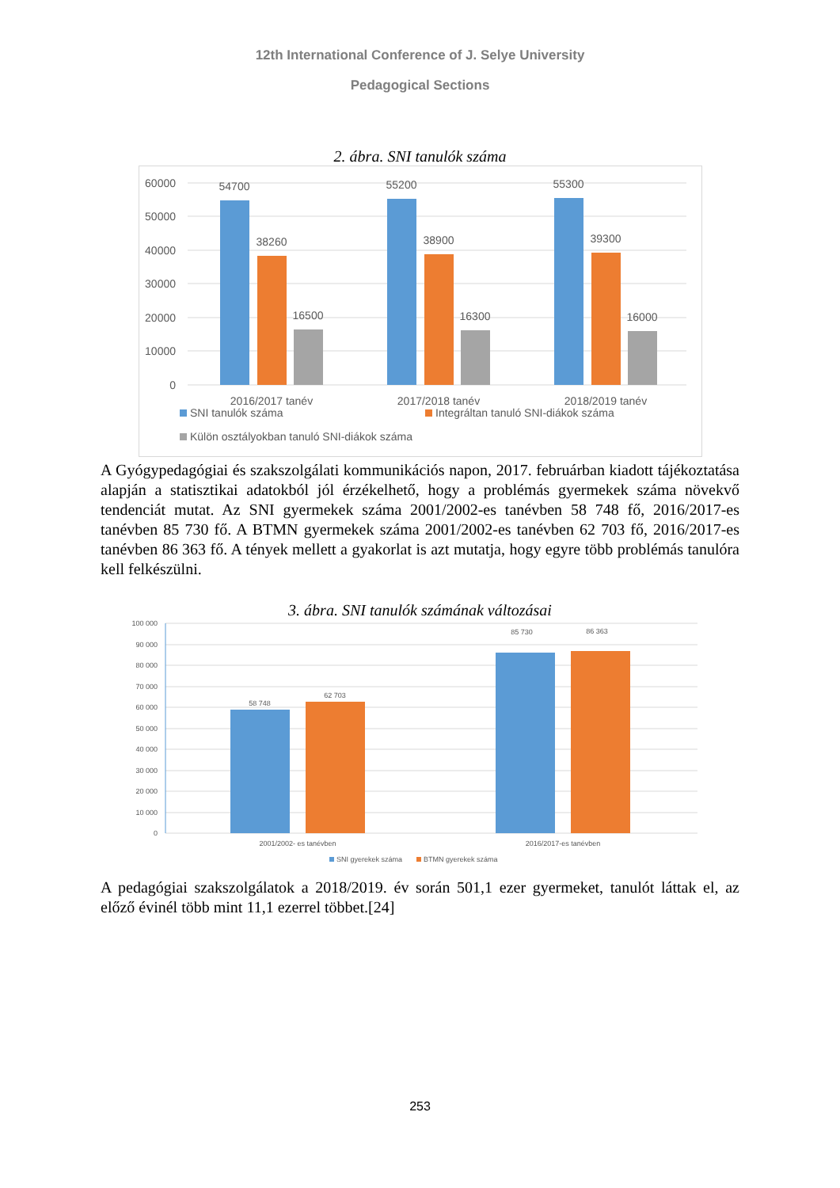12th International Conference of J. Selye University
Pedagogical Sections
2. ábra. SNI tanulók száma
60000
50000
40000
30000
20000
10000
0
54700
38260
16500
55200
38900
16300
55300
39300
16000
2016/2017 tanév
2017/2018 tanév
2018/2019 tanév
SNI tanulók száma
Integráltan tanuló SNI-diákok száma
Külön osztályokban tanuló SNI-diákok száma
A Gyógypedagógiai és szakszolgálati kommunikációs napon, 2017. februárban kiadott tájékoztatása alapján a statisztikai adatokból jól érzékelhető, hogy a problémás gyermekek száma növekvő tendenciát mutat. Az SNI gyermekek száma 2001/2002-es tanévben 58 748 fő, 2016/2017-es tanévben 85 730 fő. A BTMN gyermekek száma 2001/2002-es tanévben 62 703 fő, 2016/2017-es tanévben 86 363 fő. A tények mellett a gyakorlat is azt mutatja, hogy egyre több problémás tanulóra kell felkészülni.
3. ábra. SNI tanulók számának változásai
100 000
90 000
80 000
70 000
60 000
50 000
40 000
30 000
20 000
10 000
0
58 748
62 703
85 730
86 363
2001/2002- es tanévben
2016/2017-es tanévben
SNI gyerekek száma
BTMN gyerekek száma
A pedagógiai szakszolgálatok a 2018/2019. év során 501,1 ezer gyermeket, tanulót láttak el, az előző évinél több mint 11,1 ezerrel többet.[24]
253